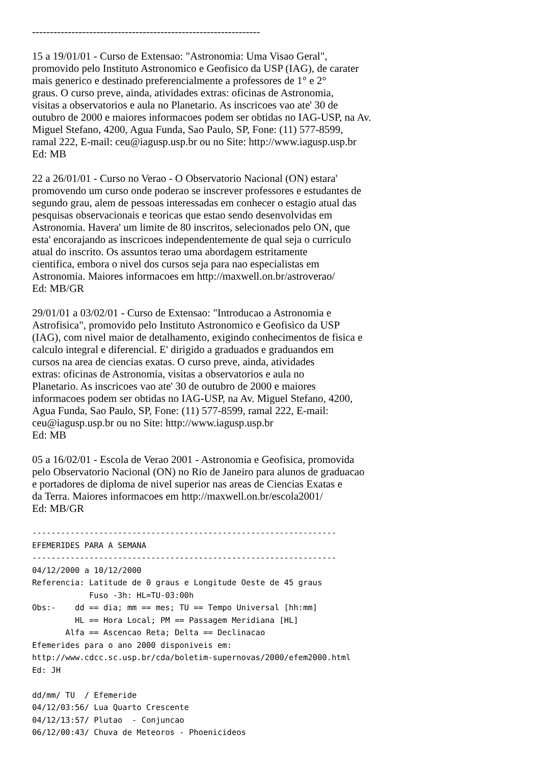----------------------------------------------------------------
15 a 19/01/01 - Curso de Extensao: "Astronomia: Uma Visao Geral",
promovido pelo Instituto Astronomico e Geofisico da USP (IAG), de carater
mais generico e destinado preferencialmente a professores de 1° e 2°
graus. O curso preve, ainda, atividades extras: oficinas de Astronomia,
visitas a observatorios e aula no Planetario. As inscricoes vao ate' 30 de
outubro de 2000 e maiores informacoes podem ser obtidas no IAG-USP, na Av.
Miguel Stefano, 4200, Agua Funda, Sao Paulo, SP, Fone: (11) 577-8599,
ramal 222, E-mail: ceu@iagusp.usp.br ou no Site: http://www.iagusp.usp.br
Ed: MB
22 a 26/01/01 - Curso no Verao - O Observatorio Nacional (ON) estara'
promovendo um curso onde poderao se inscrever professores e estudantes de
segundo grau, alem de pessoas interessadas em conhecer o estagio atual das
pesquisas observacionais e teoricas que estao sendo desenvolvidas em
Astronomia. Havera' um limite de 80 inscritos, selecionados pelo ON, que
esta' encorajando as inscricoes independentemente de qual seja o curriculo
atual do inscrito. Os assuntos terao uma abordagem estritamente
cientifica, embora o nivel dos cursos seja para nao especialistas em
Astronomia. Maiores informacoes em http://maxwell.on.br/astroverao/
Ed: MB/GR
29/01/01 a 03/02/01 - Curso de Extensao: "Introducao a Astronomia e
Astrofisica", promovido pelo Instituto Astronomico e Geofisico da USP
(IAG), com nivel maior de detalhamento, exigindo conhecimentos de fisica e
calculo integral e diferencial. E' dirigido a graduados e graduandos em
cursos na area de ciencias exatas. O curso preve, ainda, atividades
extras: oficinas de Astronomia, visitas a observatorios e aula no
Planetario. As inscricoes vao ate' 30 de outubro de 2000 e maiores
informacoes podem ser obtidas no IAG-USP, na Av. Miguel Stefano, 4200,
Agua Funda, Sao Paulo, SP, Fone: (11) 577-8599, ramal 222, E-mail:
ceu@iagusp.usp.br ou no Site: http://www.iagusp.usp.br
Ed: MB
05 a 16/02/01 - Escola de Verao 2001 - Astronomia e Geofisica, promovida
pelo Observatorio Nacional (ON) no Rio de Janeiro para alunos de graduacao
e portadores de diploma de nivel superior nas areas de Ciencias Exatas e
da Terra. Maiores informacoes em http://maxwell.on.br/escola2001/
Ed: MB/GR
----------------------------------------------------------------
EFEMERIDES PARA A SEMANA
----------------------------------------------------------------
04/12/2000 a 10/12/2000
Referencia: Latitude de 0 graus e Longitude Oeste de 45 graus
            Fuso -3h: HL=TU-03:00h
Obs:-    dd == dia; mm == mes; TU == Tempo Universal [hh:mm]
         HL == Hora Local; PM == Passagem Meridiana [HL]
       Alfa == Ascencao Reta; Delta == Declinacao
Efemerides para o ano 2000 disponiveis em:
http://www.cdcc.sc.usp.br/cda/boletim-supernovas/2000/efem2000.html
Ed: JH

dd/mm/ TU  / Efemeride
04/12/03:56/ Lua Quarto Crescente
04/12/13:57/ Plutao  - Conjuncao
06/12/00:43/ Chuva de Meteoros - Phoenicideos